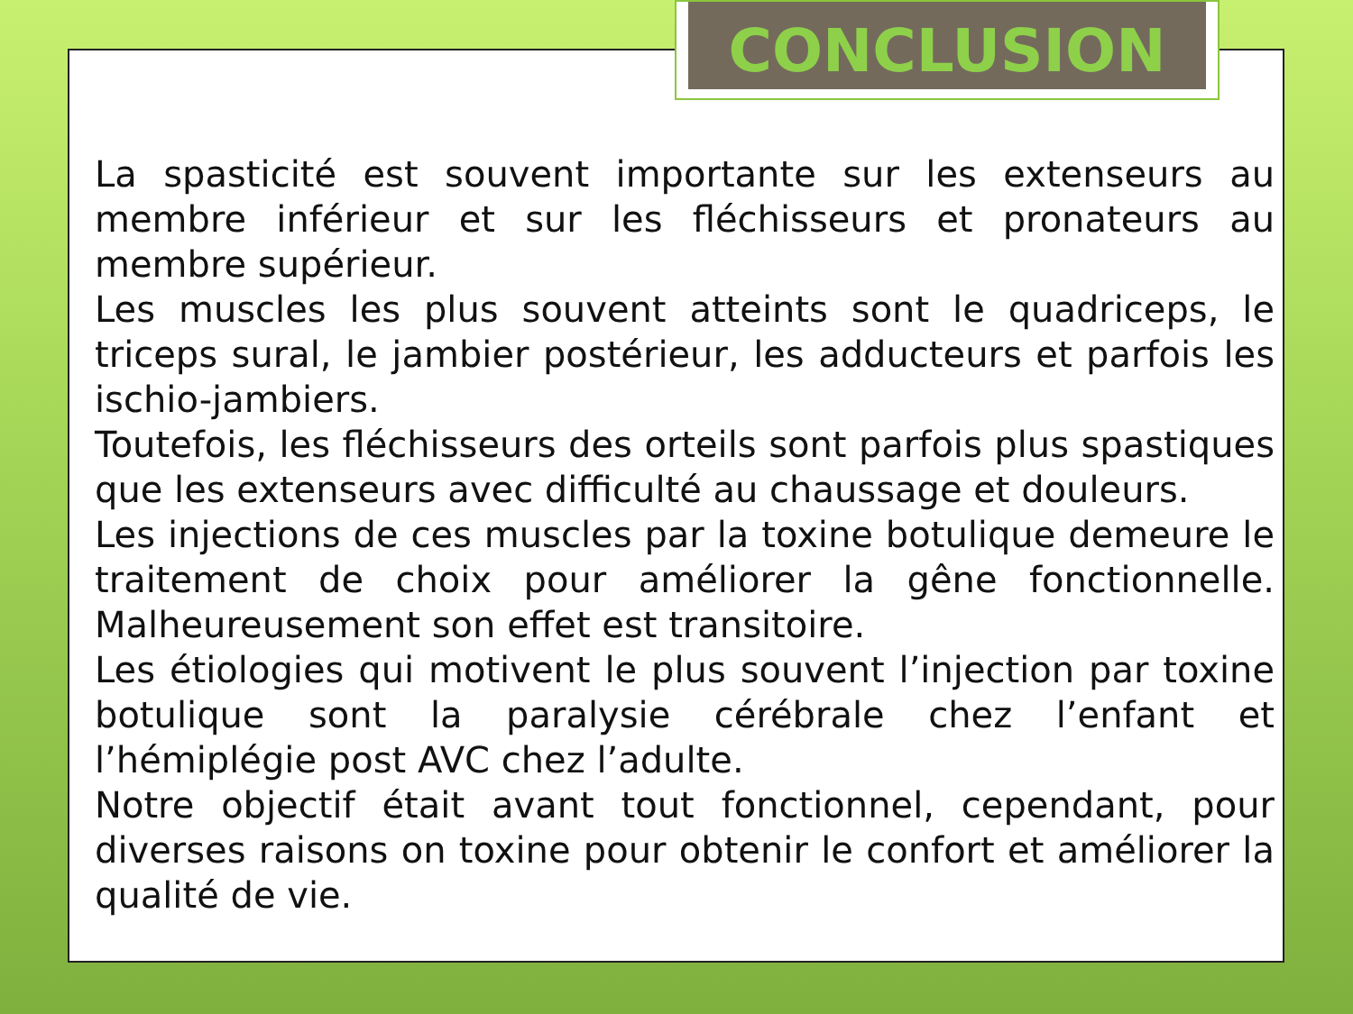CONCLUSION
La spasticité est souvent importante sur les extenseurs au membre inférieur et sur les fléchisseurs et pronateurs au membre supérieur.
Les muscles les plus souvent atteints sont le quadriceps, le triceps sural, le jambier postérieur, les adducteurs et parfois les ischio-jambiers.
Toutefois, les fléchisseurs des orteils sont parfois plus spastiques que les extenseurs avec difficulté au chaussage et douleurs.
Les injections de ces muscles par la toxine botulique demeure le traitement de choix pour améliorer la gêne fonctionnelle. Malheureusement son effet est transitoire.
Les étiologies qui motivent le plus souvent l’injection par toxine botulique sont la paralysie cérébrale chez l’enfant et l’hémiplégie post AVC chez l’adulte.
Notre objectif était avant tout fonctionnel, cependant, pour diverses raisons on toxine pour obtenir le confort et améliorer la qualité de vie.